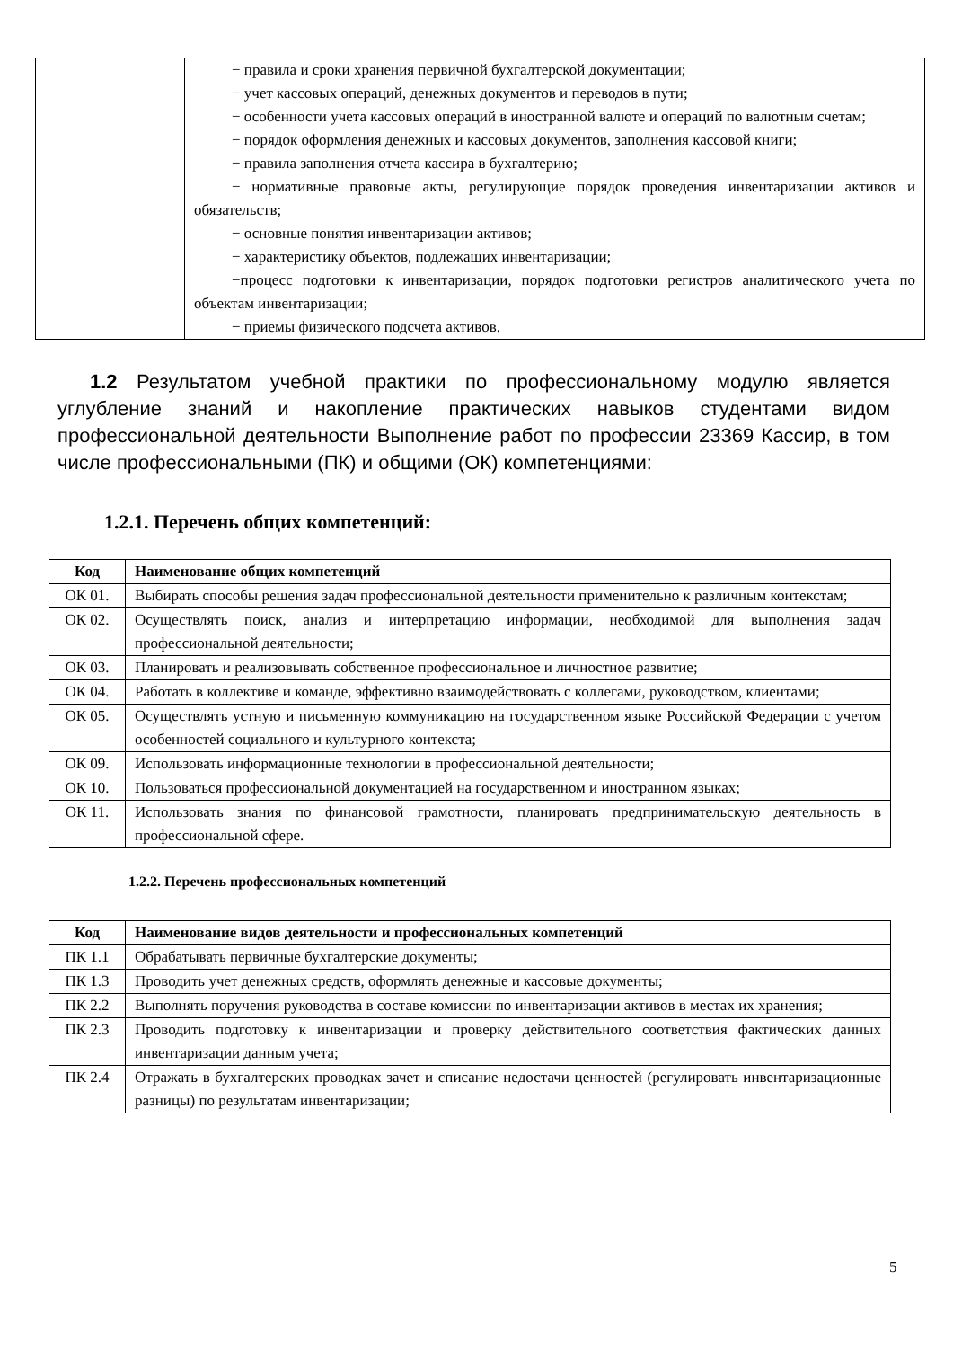| | − правила и сроки хранения первичной бухгалтерской документации; − учет кассовых операций, денежных документов и переводов в пути; − особенности учета кассовых операций в иностранной валюте и операций по валютным счетам; − порядок оформления денежных и кассовых документов, заполнения кассовой книги; − правила заполнения отчета кассира в бухгалтерию; − нормативные правовые акты, регулирующие порядок проведения инвентаризации активов и обязательств; − основные понятия инвентаризации активов; − характеристику объектов, подлежащих инвентаризации; −процесс подготовки к инвентаризации, порядок подготовки регистров аналитического учета по объектам инвентаризации; − приемы физического подсчета активов. |
1.2 Результатом учебной практики по профессиональному модулю является углубление знаний и накопление практических навыков студентами видом профессиональной деятельности Выполнение работ по профессии 23369 Кассир, в том числе профессиональными (ПК) и общими (ОК) компетенциями:
1.2.1. Перечень общих компетенций:
| Код | Наименование общих компетенций |
| --- | --- |
| ОК 01. | Выбирать способы решения задач профессиональной деятельности применительно к различным контекстам; |
| ОК 02. | Осуществлять поиск, анализ и интерпретацию информации, необходимой для выполнения задач профессиональной деятельности; |
| ОК 03. | Планировать и реализовывать собственное профессиональное и личностное развитие; |
| ОК 04. | Работать в коллективе и команде, эффективно взаимодействовать с коллегами, руководством, клиентами; |
| ОК 05. | Осуществлять устную и письменную коммуникацию на государственном языке Российской Федерации с учетом особенностей социального и культурного контекста; |
| ОК 09. | Использовать информационные технологии в профессиональной деятельности; |
| ОК 10. | Пользоваться профессиональной документацией на государственном и иностранном языках; |
| ОК 11. | Использовать знания по финансовой грамотности, планировать предпринимательскую деятельность в профессиональной сфере. |
1.2.2. Перечень профессиональных компетенций
| Код | Наименование видов деятельности и профессиональных компетенций |
| --- | --- |
| ПК 1.1 | Обрабатывать первичные бухгалтерские документы; |
| ПК 1.3 | Проводить учет денежных средств, оформлять денежные и кассовые документы; |
| ПК 2.2 | Выполнять поручения руководства в составе комиссии по инвентаризации активов в местах их хранения; |
| ПК 2.3 | Проводить подготовку к инвентаризации и проверку действительного соответствия фактических данных инвентаризации данным учета; |
| ПК 2.4 | Отражать в бухгалтерских проводках зачет и списание недостачи ценностей (регулировать инвентаризационные разницы) по результатам инвентаризации; |
5